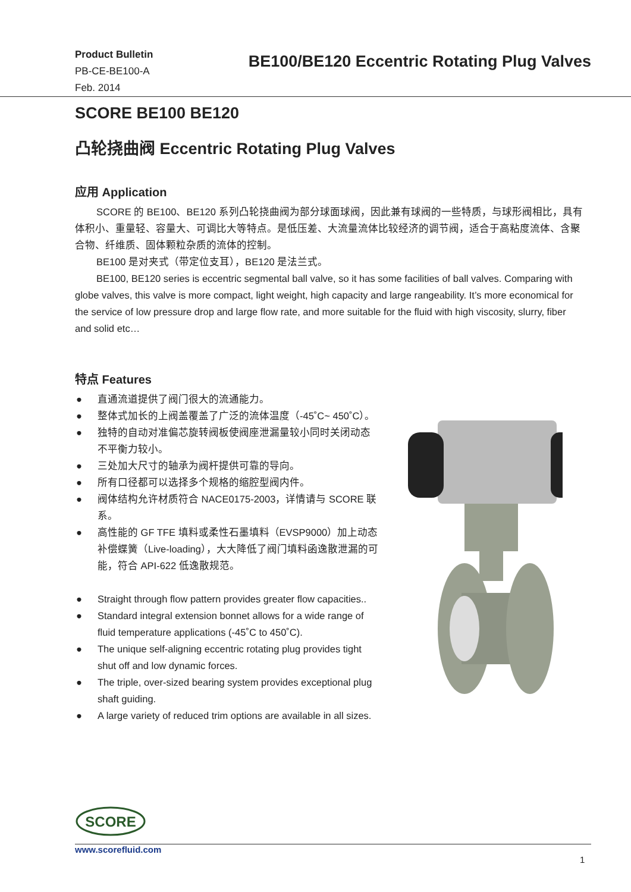Product Bulletin
PB-CE-BE100-A
Feb. 2014
BE100/BE120 Eccentric Rotating Plug Valves
SCORE BE100 BE120
凸轮挠曲阀 Eccentric Rotating Plug Valves
应用 Application
SCORE 的 BE100、BE120 系列凸轮挠曲阀为部分球面球阀，因此兼有球阀的一些特质，与球形阀相比，具有体积小、重量轻、容量大、可调比大等特点。是低压差、大流量流体比较经济的调节阀，适合于高粘度流体、含聚合物、纤维质、固体颗粒杂质的流体的控制。
BE100 是对夹式（带定位支耳），BE120 是法兰式。
BE100, BE120 series is eccentric segmental ball valve, so it has some facilities of ball valves. Comparing with globe valves, this valve is more compact, light weight, high capacity and large rangeability. It’s more economical for the service of low pressure drop and large flow rate, and more suitable for the fluid with high viscosity, slurry, fiber and solid etc…
特点 Features
● 直通流道提供了阀门很大的流通能力。
● 整体式加长的上阀盖覆盖了广泛的流体温度（-45˚C~ 450˚C）。
● 独特的自动对准偏芯旋转阀板使阀座泄漏量较小同时关闭动态不平衡力较小。
● 三处加大尺寸的轴承为阀杆提供可靠的导向。
● 所有口径都可以选择多个规格的缩腔型阀内件。
● 阀体结构允许材质符合 NACE0175-2003，详情请与 SCORE 联系。
● 高性能的 GF TFE 填料或柔性石墨填料（EVSP9000）加上动态补偿蝶簧（Live-loading），大大降低了阀门填料函逸散泄漏的可能，符合 API-622 低逸散规范。
● Straight through flow pattern provides greater flow capacities..
● Standard integral extension bonnet allows for a wide range of fluid temperature applications (-45˚C to 450˚C).
● The unique self-aligning eccentric rotating plug provides tight shut off and low dynamic forces.
● The triple, over-sized bearing system provides exceptional plug shaft guiding.
● A large variety of reduced trim options are available in all sizes.
SCORE
www.scorefluid.com
1